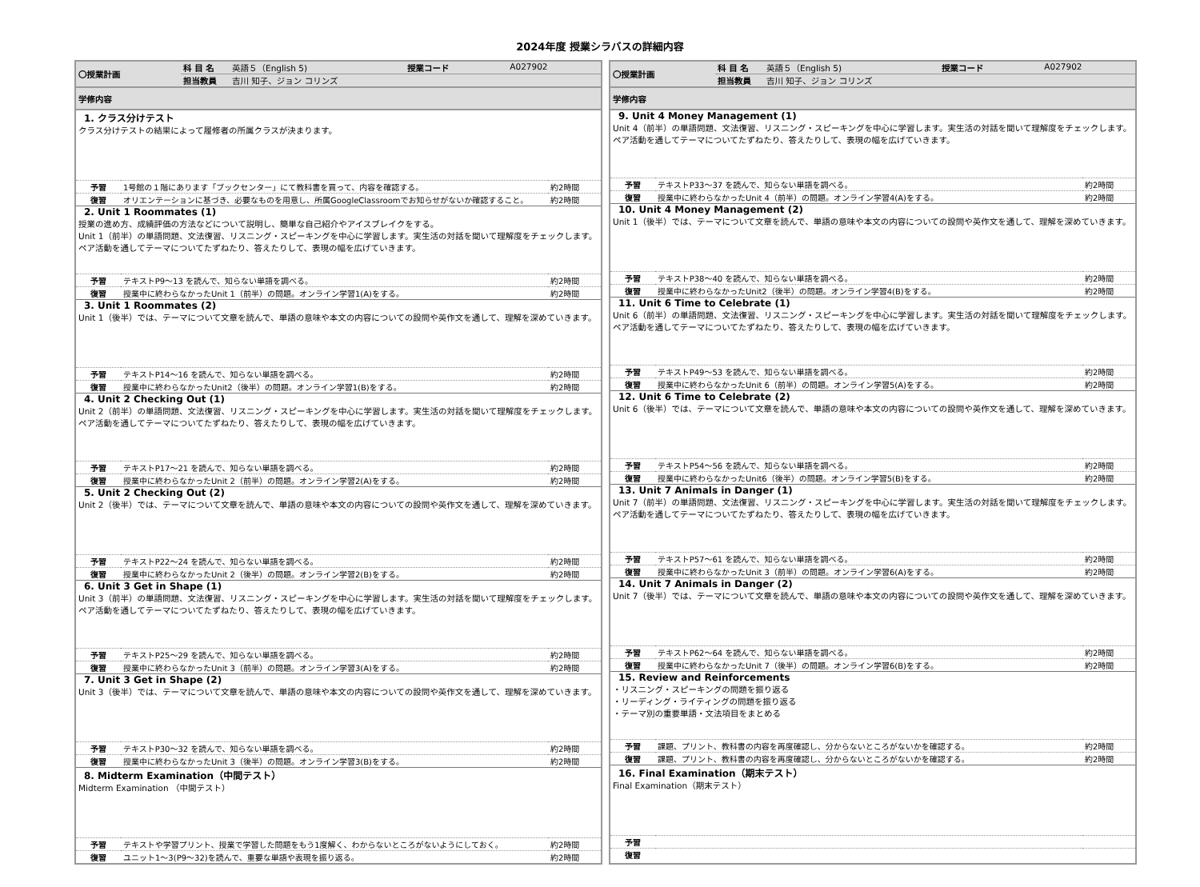2024年度 授業シラバスの詳細内容
| 〇授業計画 | 科 目 名 | 英語５（English 5) | 授業コード | A027902 |
| | 担当教員 | 吉川 知子、ジョン コリンズ | | |
| 学修内容 | | | | |
| 1. クラス分けテスト | | |
| クラス分けテストの結果によって履修者の所属クラスが決まります。 | | |
| 予習 | 1号館の１階にあります「ブックセンター」にて教科書を買って、内容を確認する。 | 約2時間 |
| 復習 | オリエンテーションに基づき、必要なものを用意し、所属GoogleClassroomでお知らせがないか確認すること。 | 約2時間 |
| 2. Unit 1 Roommates (1) | | |
| 授業の進め方、成績評価の方法などについて説明し、簡単な自己紹介やアイスブレイクをする。 Unit 1（前半）の単語問題、文法復習、リスニング・スピーキングを中心に学習します。実生活の対話を聞いて理解度をチェックします。ペア活動を通してテーマについてたずねたり、答えたりして、表現の幅を広げていきます。 | | |
| 予習 | テキストP9～13 を読んで、知らない単語を調べる。 | 約2時間 |
| 復習 | 授業中に終わらなかったUnit 1（前半）の問題。オンライン学習1(A)をする。 | 約2時間 |
| 3. Unit 1 Roommates (2) | | |
| Unit 1（後半）では、テーマについて文章を読んで、単語の意味や本文の内容についての設問や英作文を通して、理解を深めていきます。 | | |
| 予習 | テキストP14～16 を読んで、知らない単語を調べる。 | 約2時間 |
| 復習 | 授業中に終わらなかったUnit2（後半）の問題。オンライン学習1(B)をする。 | 約2時間 |
| 4. Unit 2 Checking Out (1) | | |
| Unit 2（前半）の単語問題、文法復習、リスニング・スピーキングを中心に学習します。実生活の対話を聞いて理解度をチェックします。ペア活動を通してテーマについてたずねたり、答えたりして、表現の幅を広げていきます。 | | |
| 予習 | テキストP17～21 を読んで、知らない単語を調べる。 | 約2時間 |
| 復習 | 授業中に終わらなかったUnit 2（前半）の問題。オンライン学習2(A)をする。 | 約2時間 |
| 5. Unit 2 Checking Out (2) | | |
| Unit 2（後半）では、テーマについて文章を読んで、単語の意味や本文の内容についての設問や英作文を通して、理解を深めていきます。 | | |
| 予習 | テキストP22～24 を読んで、知らない単語を調べる。 | 約2時間 |
| 復習 | 授業中に終わらなかったUnit 2（後半）の問題。オンライン学習2(B)をする。 | 約2時間 |
| 6. Unit 3 Get in Shape (1) | | |
| Unit 3（前半）の単語問題、文法復習、リスニング・スピーキングを中心に学習します。実生活の対話を聞いて理解度をチェックします。ペア活動を通してテーマについてたずねたり、答えたりして、表現の幅を広げていきます。 | | |
| 予習 | テキストP25～29 を読んで、知らない単語を調べる。 | 約2時間 |
| 復習 | 授業中に終わらなかったUnit 3（前半）の問題。オンライン学習3(A)をする。 | 約2時間 |
| 7. Unit 3 Get in Shape (2) | | |
| Unit 3（後半）では、テーマについて文章を読んで、単語の意味や本文の内容についての設問や英作文を通して、理解を深めていきます。 | | |
| 予習 | テキストP30～32 を読んで、知らない単語を調べる。 | 約2時間 |
| 復習 | 授業中に終わらなかったUnit 3（後半）の問題。オンライン学習3(B)をする。 | 約2時間 |
| 8. Midterm Examination（中間テスト） | | |
| Midterm Examination （中間テスト） | | |
| 予習 | テキストや学習プリント、授業で学習した問題をもう1度解く、わからないところがないようにしておく。 | 約2時間 |
| 復習 | ユニット1～3(P9～32)を読んで、重要な単語や表現を振り返る。 | 約2時間 |
| 〇授業計画 | 科 目 名 | 英語５（English 5) | 授業コード | A027902 |
| | 担当教員 | 吉川 知子、ジョン コリンズ | | |
| 学修内容 | | | | |
| 9. Unit 4 Money Management (1) | | |
| Unit 4（前半）の単語問題、文法復習、リスニング・スピーキングを中心に学習します。実生活の対話を聞いて理解度をチェックします。ペア活動を通してテーマについてたずねたり、答えたりして、表現の幅を広げていきます。 | | |
| 予習 | テキストP33～37 を読んで、知らない単語を調べる。 | 約2時間 |
| 復習 | 授業中に終わらなかったUnit 4（前半）の問題。オンライン学習4(A)をする。 | 約2時間 |
| 10. Unit 4 Money Management (2) | | |
| Unit 1（後半）では、テーマについて文章を読んで、単語の意味や本文の内容についての設問や英作文を通して、理解を深めていきます。 | | |
| 予習 | テキストP38～40 を読んで、知らない単語を調べる。 | 約2時間 |
| 復習 | 授業中に終わらなかったUnit2（後半）の問題。オンライン学習4(B)をする。 | 約2時間 |
| 11. Unit 6 Time to Celebrate (1) | | |
| Unit 6（前半）の単語問題、文法復習、リスニング・スピーキングを中心に学習します。実生活の対話を聞いて理解度をチェックします。ペア活動を通してテーマについてたずねたり、答えたりして、表現の幅を広げていきます。 | | |
| 予習 | テキストP49～53 を読んで、知らない単語を調べる。 | 約2時間 |
| 復習 | 授業中に終わらなかったUnit 6（前半）の問題。オンライン学習5(A)をする。 | 約2時間 |
| 12. Unit 6 Time to Celebrate (2) | | |
| Unit 6（後半）では、テーマについて文章を読んで、単語の意味や本文の内容についての設問や英作文を通して、理解を深めていきます。 | | |
| 予習 | テキストP54～56 を読んで、知らない単語を調べる。 | 約2時間 |
| 復習 | 授業中に終わらなかったUnit6（後半）の問題。オンライン学習5(B)をする。 | 約2時間 |
| 13. Unit 7 Animals in Danger (1) | | |
| Unit 7（前半）の単語問題、文法復習、リスニング・スピーキングを中心に学習します。実生活の対話を聞いて理解度をチェックします。ペア活動を通してテーマについてたずねたり、答えたりして、表現の幅を広げていきます。 | | |
| 予習 | テキストP57～61 を読んで、知らない単語を調べる。 | 約2時間 |
| 復習 | 授業中に終わらなかったUnit 3（前半）の問題。オンライン学習6(A)をする。 | 約2時間 |
| 14. Unit 7 Animals in Danger (2) | | |
| Unit 7（後半）では、テーマについて文章を読んで、単語の意味や本文の内容についての設問や英作文を通して、理解を深めていきます。 | | |
| 予習 | テキストP62～64 を読んで、知らない単語を調べる。 | 約2時間 |
| 復習 | 授業中に終わらなかったUnit 7（後半）の問題。オンライン学習6(B)をする。 | 約2時間 |
| 15. Review and Reinforcements | | |
| ・リスニング・スピーキングの問題を振り返る ・リーディング・ライティングの問題を振り返る ・テーマ別の重要単語・文法項目をまとめる | | |
| 予習 | 課題、プリント、教科書の内容を再度確認し、分からないところがないかを確認する。 | 約2時間 |
| 復習 | 課題、プリント、教科書の内容を再度確認し、分からないところがないかを確認する。 | 約2時間 |
| 16. Final Examination（期末テスト） | | |
| Final Examination（期末テスト） | | |
| 予習 | | |
| 復習 | | |